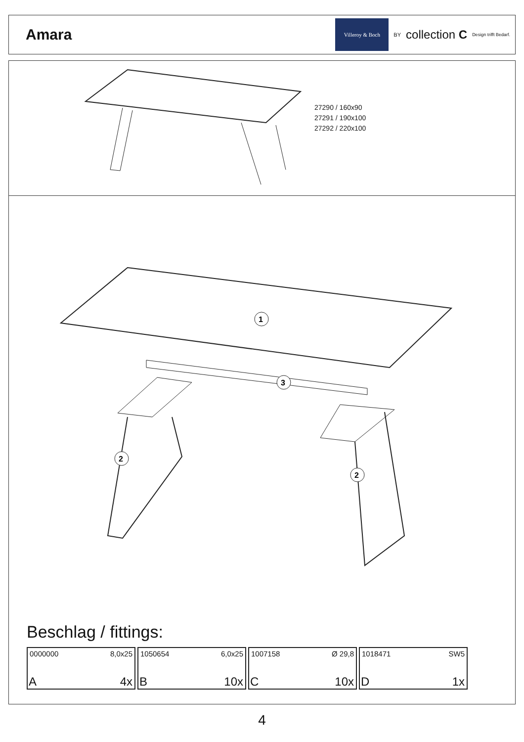Amara
Villeroy & Boch
BY collection C Design trifft Bedarf.
27290 / 160x90
27291 / 190x100
27292 / 220x100
1
3
2
2
Beschlag / fittings:
0000000 8,0x25
A 4x
1050654 6,0x25
B 10x
1007158 Ø 29,8
C 10x
1018471 SW5
D 1x
4